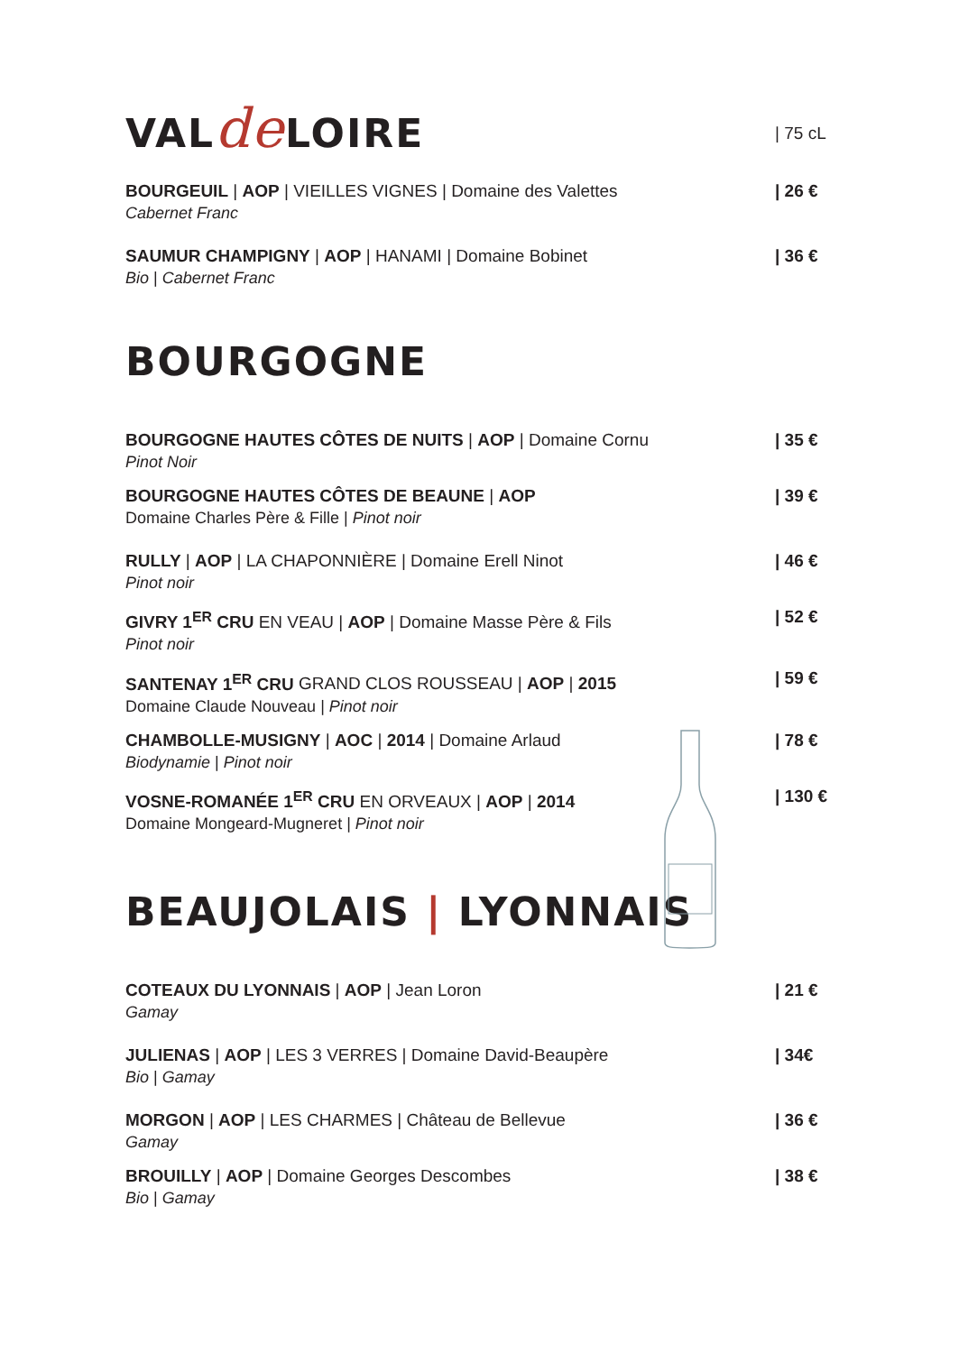VALde LOIRE
| 75 cL
BOURGEUIL | AOP | VIEILLES VIGNES | Domaine des Valettes | 26 €
Cabernet Franc
SAUMUR CHAMPIGNY | AOP | HANAMI | Domaine Bobinet | 36 €
Bio | Cabernet Franc
BOURGOGNE
BOURGOGNE HAUTES CÔTES DE NUITS | AOP | Domaine Cornu | 35 €
Pinot Noir
BOURGOGNE HAUTES CÔTES DE BEAUNE | AOP | 39 €
Domaine Charles Père & Fille | Pinot noir
RULLY | AOP | LA CHAPONNIÈRE | Domaine Erell Ninot | 46 €
Pinot noir
GIVRY 1<sup>ER</sup> CRU EN VEAU | AOP | Domaine Masse Père & Fils | 52 €
Pinot noir
SANTENAY 1<sup>ER</sup> CRU GRAND CLOS ROUSSEAU | AOP | 2015 | 59 €
Domaine Claude Nouveau | Pinot noir
CHAMBOLLE-MUSIGNY | AOC | 2014 | Domaine Arlaud | 78 €
Biodynamie | Pinot noir
VOSNE-ROMANÉE 1<sup>ER</sup> CRU EN ORVEAUX | AOP | 2014 | 130 €
Domaine Mongeard-Mugneret | Pinot noir
BEAUJOLAIS | LYONNAIS
COTEAUX DU LYONNAIS | AOP | Jean Loron | 21 €
Gamay
JULIENAS | AOP | LES 3 VERRES | Domaine David-Beaupère | 34€
Bio | Gamay
MORGON | AOP | LES CHARMES | Château de Bellevue | 36 €
Gamay
BROUILLY | AOP | Domaine Georges Descombes | 38 €
Bio | Gamay